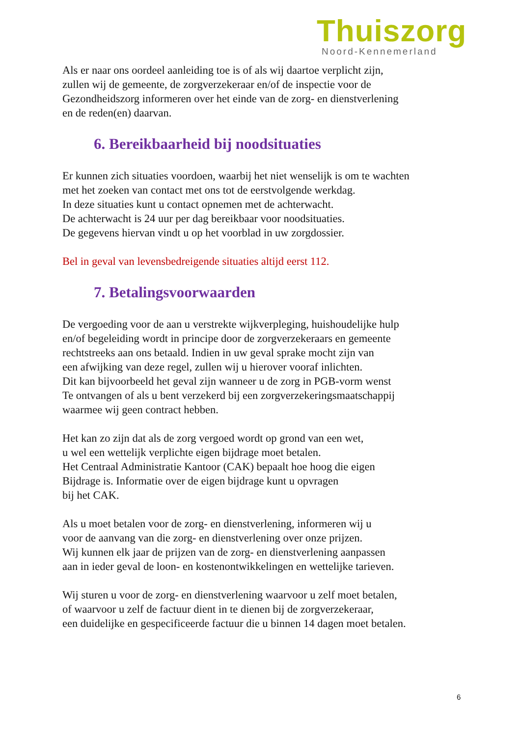Thuiszorg
Noord-Kennemerland
Als er naar ons oordeel aanleiding toe is of als wij daartoe verplicht zijn,
zullen wij de gemeente, de zorgverzekeraar en/of de inspectie voor de
Gezondheidszorg informeren over het einde van de zorg- en dienstverlening
en de reden(en) daarvan.
6. Bereikbaarheid bij noodsituaties
Er kunnen zich situaties voordoen, waarbij het niet wenselijk is om te wachten
met het zoeken van contact met ons tot de eerstvolgende werkdag.
In deze situaties kunt u contact opnemen met de achterwacht.
De achterwacht is 24 uur per dag bereikbaar voor noodsituaties.
De gegevens hiervan vindt u op het voorblad in uw zorgdossier.
Bel in geval van levensbedreigende situaties altijd eerst 112.
7. Betalingsvoorwaarden
De vergoeding voor de aan u verstrekte wijkverpleging, huishoudelijke hulp
en/of begeleiding wordt in principe door de zorgverzekeraars en gemeente
rechtstreeks aan ons betaald. Indien in uw geval sprake mocht zijn van
een afwijking van deze regel, zullen wij u hierover vooraf inlichten.
Dit kan bijvoorbeeld het geval zijn wanneer u de zorg in PGB-vorm wenst
Te ontvangen of als u bent verzekerd bij een zorgverzekeringsmaatschappij
waarmee wij geen contract hebben.
Het kan zo zijn dat als de zorg vergoed wordt op grond van een wet,
u wel een wettelijk verplichte eigen bijdrage moet betalen.
Het Centraal Administratie Kantoor (CAK) bepaalt hoe hoog die eigen
Bijdrage is. Informatie over de eigen bijdrage kunt u opvragen
bij het CAK.
Als u moet betalen voor de zorg- en dienstverlening, informeren wij u
voor de aanvang van die zorg- en dienstverlening over onze prijzen.
Wij kunnen elk jaar de prijzen van de zorg- en dienstverlening aanpassen
aan in ieder geval de loon- en kostenontwikkelingen en wettelijke tarieven.
Wij sturen u voor de zorg- en dienstverlening waarvoor u zelf moet betalen,
of waarvoor u zelf de factuur dient in te dienen bij de zorgverzekeraar,
een duidelijke en gespecificeerde factuur die u binnen 14 dagen moet betalen.
6